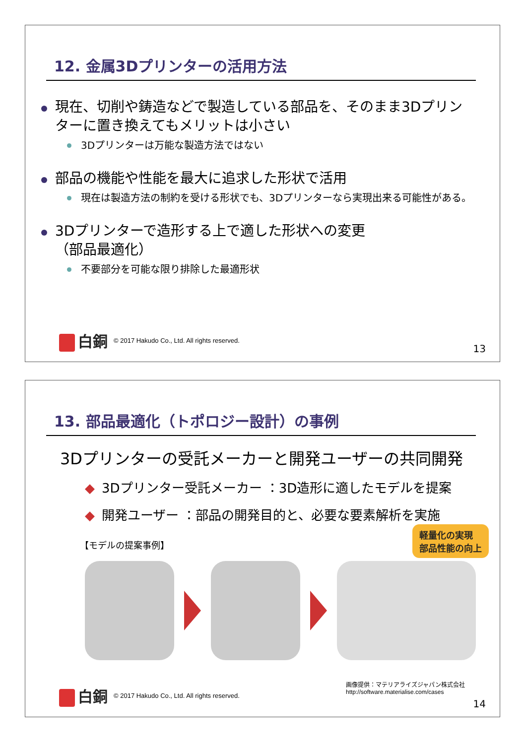12. 金属3Dプリンターの活用方法
現在、切削や鋳造などで製造している部品を、そのまま3Dプリンターに置き換えてもメリットは小さい
3Dプリンターは万能な製造方法ではない
部品の機能や性能を最大に追求した形状で活用
現在は製造方法の制約を受ける形状でも、3Dプリンターなら実現出来る可能性がある。
3Dプリンターで造形する上で適した形状への変更
（部品最適化）
不要部分を可能な限り排除した最適形状
白銅
© 2017 Hakudo Co., Ltd. All rights reserved.
13
13. 部品最適化（トポロジー設計）の事例
3Dプリンターの受託メーカーと開発ユーザーの共同開発
◆ 3Dプリンター受託メーカー ：3D造形に適したモデルを提案
◆ 開発ユーザー ：部品の開発目的と、必要な要素解析を実施
【モデルの提案事例】
軽量化の実現
部品性能の向上
画像提供：マテリアライズジャパン株式会社
http://software.materialise.com/cases
白銅
© 2017 Hakudo Co., Ltd. All rights reserved.
14